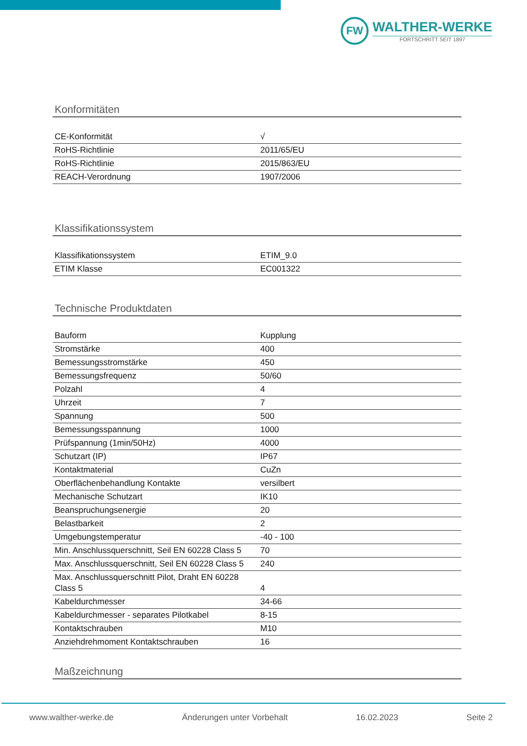FW
WALTHER-WERKE
FORTSCHRITT SEIT 1897
Konformitäten
| CE-Konformität | √ |
| RoHS-Richtlinie | 2011/65/EU |
| RoHS-Richtlinie | 2015/863/EU |
| REACH-Verordnung | 1907/2006 |
Klassifikationssystem
| Klassifikationssystem | ETIM_9.0 |
| ETIM Klasse | EC001322 |
Technische Produktdaten
| Bauform | Kupplung |
| Stromstärke | 400 |
| Bemessungsstromstärke | 450 |
| Bemessungsfrequenz | 50/60 |
| Polzahl | 4 |
| Uhrzeit | 7 |
| Spannung | 500 |
| Bemessungsspannung | 1000 |
| Prüfspannung (1min/50Hz) | 4000 |
| Schutzart (IP) | IP67 |
| Kontaktmaterial | CuZn |
| Oberflächenbehandlung Kontakte | versilbert |
| Mechanische Schutzart | IK10 |
| Beanspruchungsenergie | 20 |
| Belastbarkeit | 2 |
| Umgebungstemperatur | -40 - 100 |
| Min. Anschlussquerschnitt, Seil EN 60228 Class 5 | 70 |
| Max. Anschlussquerschnitt, Seil EN 60228 Class 5 | 240 |
| Max. Anschlussquerschnitt Pilot, Draht EN 60228 Class 5 | 4 |
| Kabeldurchmesser | 34-66 |
| Kabeldurchmesser - separates Pilotkabel | 8-15 |
| Kontaktschrauben | M10 |
| Anziehdrehmoment Kontaktschrauben | 16 |
Maßzeichnung
www.walther-werke.de Änderungen unter Vorbehalt 16.02.2023 Seite 2